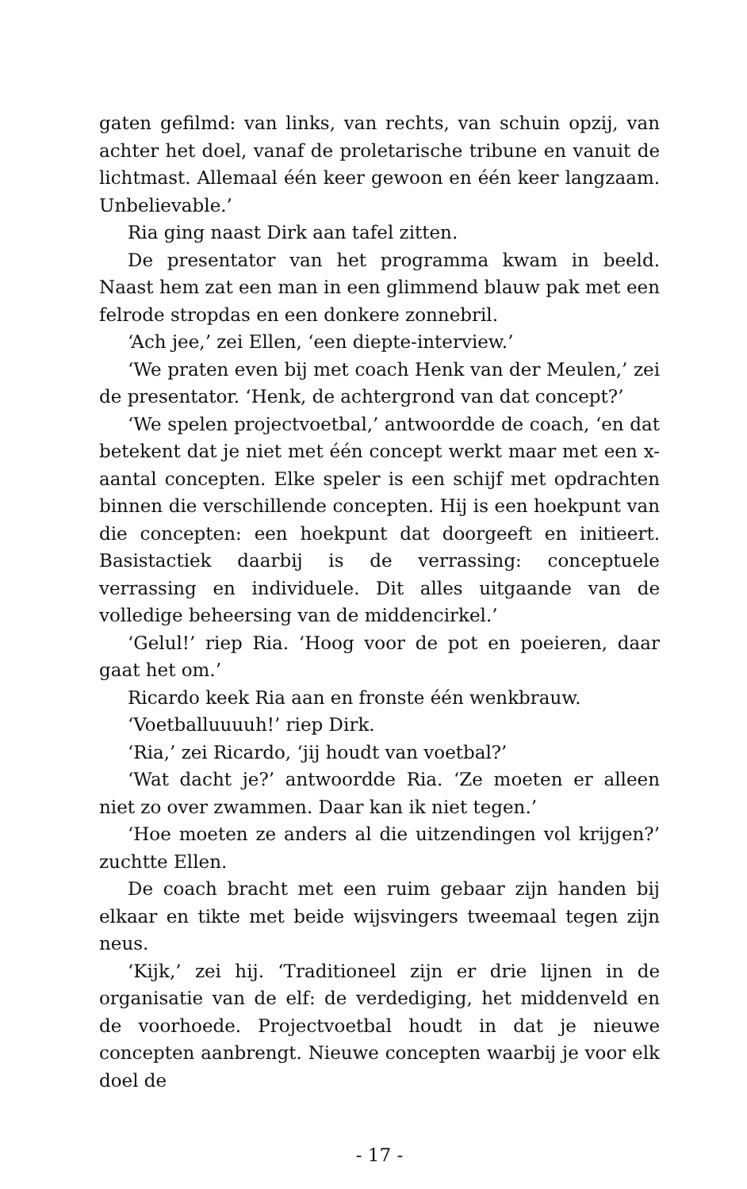gaten gefilmd: van links, van rechts, van schuin opzij, van achter het doel, vanaf de proletarische tribune en vanuit de lichtmast. Allemaal één keer gewoon en één keer langzaam. Unbelievable.’
Ria ging naast Dirk aan tafel zitten.
De presentator van het programma kwam in beeld. Naast hem zat een man in een glimmend blauw pak met een felrode stropdas en een donkere zonnebril.
‘Ach jee,’ zei Ellen, ‘een diepte-interview.’
‘We praten even bij met coach Henk van der Meulen,’ zei de presentator. ‘Henk, de achtergrond van dat concept?’
‘We spelen projectvoetbal,’ antwoordde de coach, ‘en dat betekent dat je niet met één concept werkt maar met een x-aantal concepten. Elke speler is een schijf met opdrachten binnen die verschillende concepten. Hij is een hoekpunt van die concepten: een hoekpunt dat doorgeeft en initieert. Basistactiek daarbij is de verrassing: conceptuele verrassing en individuele. Dit alles uitgaande van de volledige beheersing van de middencirkel.’
‘Gelul!’ riep Ria. ‘Hoog voor de pot en poeieren, daar gaat het om.’
Ricardo keek Ria aan en fronste één wenkbrauw.
‘Voetballuuuuh!’ riep Dirk.
‘Ria,’ zei Ricardo, ‘jij houdt van voetbal?’
‘Wat dacht je?’ antwoordde Ria. ‘Ze moeten er alleen niet zo over zwammen. Daar kan ik niet tegen.’
‘Hoe moeten ze anders al die uitzendingen vol krijgen?’ zuchtte Ellen.
De coach bracht met een ruim gebaar zijn handen bij elkaar en tikte met beide wijsvingers tweemaal tegen zijn neus.
‘Kijk,’ zei hij. ‘Traditioneel zijn er drie lijnen in de organisatie van de elf: de verdediging, het middenveld en de voorhoede. Projectvoetbal houdt in dat je nieuwe concepten aanbrengt. Nieuwe concepten waarbij je voor elk doel de
- 17 -